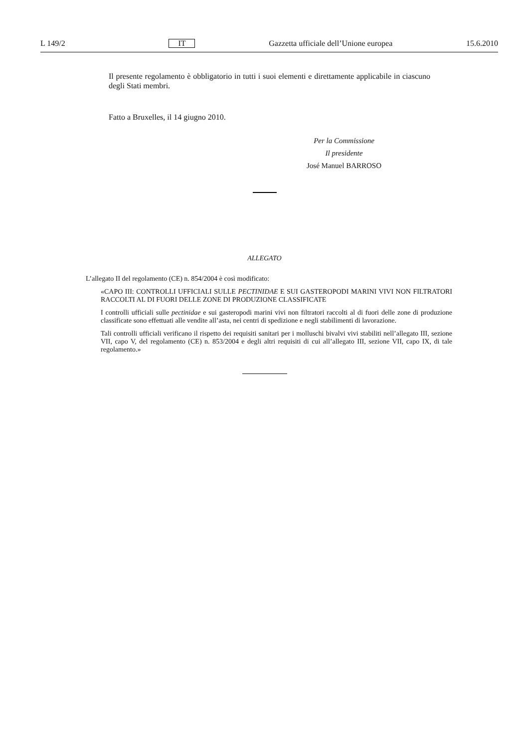L 149/2 IT Gazzetta ufficiale dell’Unione europea 15.6.2010
Il presente regolamento è obbligatorio in tutti i suoi elementi e direttamente applicabile in ciascuno degli Stati membri.
Fatto a Bruxelles, il 14 giugno 2010.
Per la Commissione
Il presidente
José Manuel BARROSO
ALLEGATO
L’allegato II del regolamento (CE) n. 854/2004 è così modificato:
«CAPO III: CONTROLLI UFFICIALI SULLE PECTINIDAE E SUI GASTEROPODI MARINI VIVI NON FILTRATORI RACCOLTI AL DI FUORI DELLE ZONE DI PRODUZIONE CLASSIFICATE
I controlli ufficiali sulle pectinidae e sui gasteropodi marini vivi non filtratori raccolti al di fuori delle zone di produzione classificate sono effettuati alle vendite all’asta, nei centri di spedizione e negli stabilimenti di lavorazione.
Tali controlli ufficiali verificano il rispetto dei requisiti sanitari per i molluschi bivalvi vivi stabiliti nell’allegato III, sezione VII, capo V, del regolamento (CE) n. 853/2004 e degli altri requisiti di cui all’allegato III, sezione VII, capo IX, di tale regolamento.»